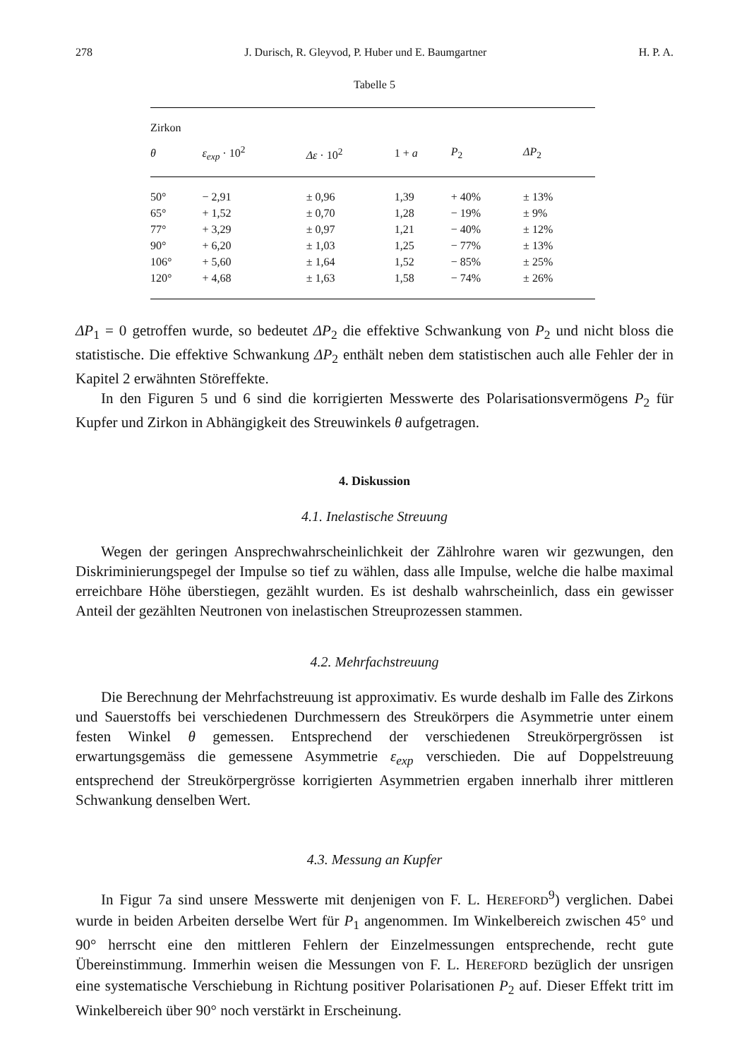278 J. Durisch, R. Gleyvod, P. Huber und E. Baumgartner H. P. A.
Tabelle 5
| Zirkon | | | | | |
| --- | --- | --- | --- | --- | --- |
| θ | ε<sub>exp</sub> · 10<sup>2</sup> | Δε · 10<sup>2</sup> | 1 + a | P<sub>2</sub> | ΔP<sub>2</sub> |
| 50° | − 2,91 | ± 0,96 | 1,39 | + 40% | ± 13% |
| 65° | + 1,52 | ± 0,70 | 1,28 | − 19% | ± 9% |
| 77° | + 3,29 | ± 0,97 | 1,21 | − 40% | ± 12% |
| 90° | + 6,20 | ± 1,03 | 1,25 | − 77% | ± 13% |
| 106° | + 5,60 | ± 1,64 | 1,52 | − 85% | ± 25% |
| 120° | + 4,68 | ± 1,63 | 1,58 | − 74% | ± 26% |
ΔP<sub>1</sub> = 0 getroffen wurde, so bedeutet ΔP<sub>2</sub> die effektive Schwankung von P<sub>2</sub> und nicht bloss die statistische. Die effektive Schwankung ΔP<sub>2</sub> enthält neben dem statistischen auch alle Fehler der in Kapitel 2 erwähnten Störeffekte.
In den Figuren 5 und 6 sind die korrigierten Messwerte des Polarisationsvermögens P<sub>2</sub> für Kupfer und Zirkon in Abhängigkeit des Streuwinkels θ aufgetragen.
4. Diskussion
4.1. Inelastische Streuung
Wegen der geringen Ansprechwahrscheinlichkeit der Zählrohre waren wir gezwungen, den Diskriminierungspegel der Impulse so tief zu wählen, dass alle Impulse, welche die halbe maximal erreichbare Höhe überstiegen, gezählt wurden. Es ist deshalb wahrscheinlich, dass ein gewisser Anteil der gezählten Neutronen von inelastischen Streuprozessen stammen.
4.2. Mehrfachstreuung
Die Berechnung der Mehrfachstreuung ist approximativ. Es wurde deshalb im Falle des Zirkons und Sauerstoffs bei verschiedenen Durchmessern des Streukörpers die Asymmetrie unter einem festen Winkel θ gemessen. Entsprechend der verschiedenen Streukörpergrössen ist erwartungsgemäss die gemessene Asymmetrie ε<sub>exp</sub> verschieden. Die auf Doppelstreuung entsprechend der Streukörpergrösse korrigierten Asymmetrien ergaben innerhalb ihrer mittleren Schwankung denselben Wert.
4.3. Messung an Kupfer
In Figur 7a sind unsere Messwerte mit denjenigen von F. L. HEREFORD<sup>9</sup>) verglichen. Dabei wurde in beiden Arbeiten derselbe Wert für P<sub>1</sub> angenommen. Im Winkelbereich zwischen 45° und 90° herrscht eine den mittleren Fehlern der Einzelmessungen entsprechende, recht gute Übereinstimmung. Immerhin weisen die Messungen von F. L. HEREFORD bezüglich der unsrigen eine systematische Verschiebung in Richtung positiver Polarisationen P<sub>2</sub> auf. Dieser Effekt tritt im Winkelbereich über 90° noch verstärkt in Erscheinung.